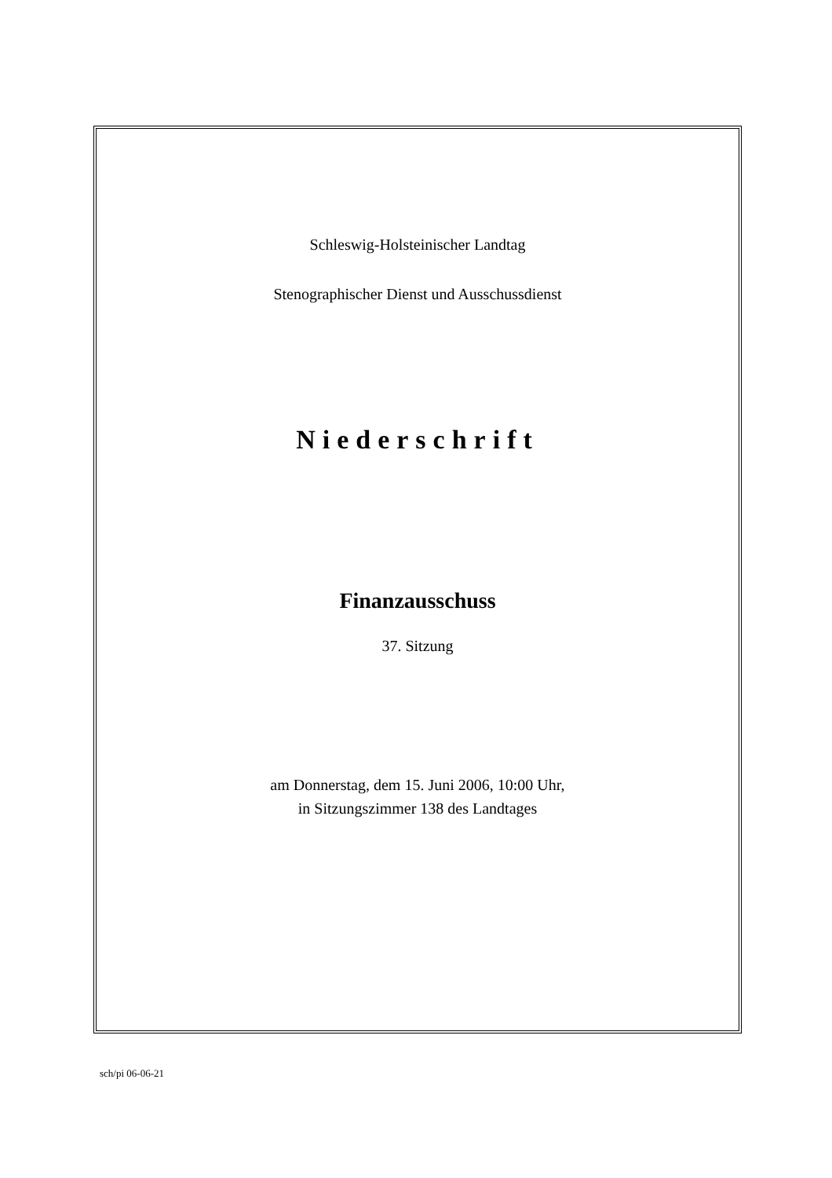Schleswig-Holsteinischer Landtag
Stenographischer Dienst und Ausschussdienst
Niederschrift
Finanzausschuss
37. Sitzung
am Donnerstag, dem 15. Juni 2006, 10:00 Uhr,
in Sitzungszimmer 138 des Landtages
sch/pi 06-06-21